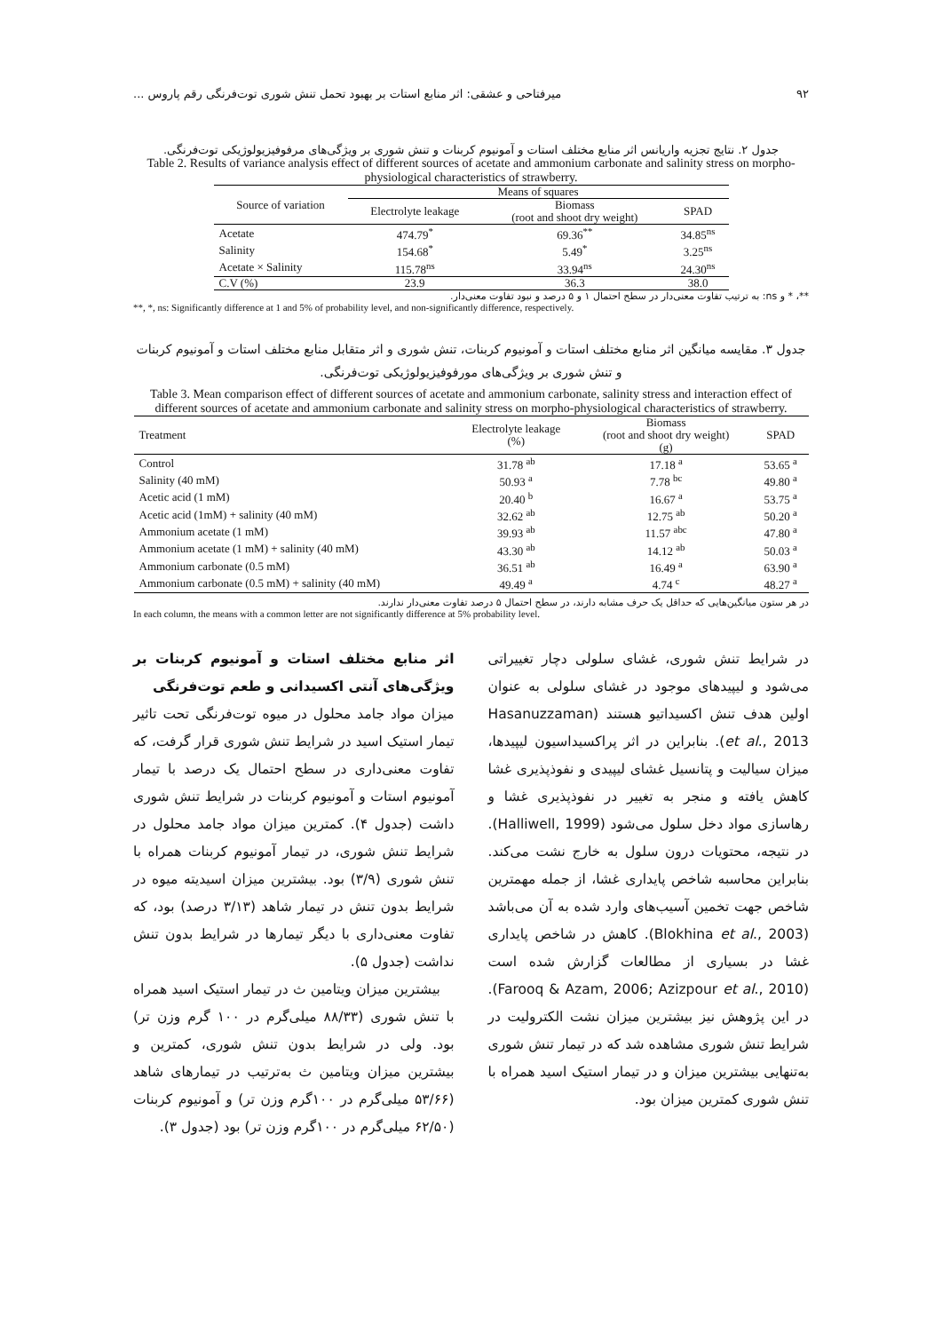۹۲ میرفتاحی و عشقی: اثر منابع استات بر بهبود تحمل تنش شوری توت‌فرنگی رقم پاروس ...
جدول ۲. نتایج تجزیه واریانس اثر منابع مختلف استات و آمونیوم کربنات و تنش شوری بر ویژگی‌های مرفوفیزیولوژیکی توت‌فرنگی.
Table 2. Results of variance analysis effect of different sources of acetate and ammonium carbonate and salinity stress on morpho-physiological characteristics of strawberry.
| Source of variation | Means of squares | | |
| --- | --- | --- | --- |
| | Electrolyte leakage | Biomass (root and shoot dry weight) | SPAD |
| Acetate | 474.79<sup>*</sup> | 69.36<sup>**</sup> | 34.85<sup>ns</sup> |
| Salinity | 154.68<sup>*</sup> | 5.49<sup>*</sup> | 3.25<sup>ns</sup> |
| Acetate × Salinity | 115.78<sup>ns</sup> | 33.94<sup>ns</sup> | 24.30<sup>ns</sup> |
| C.V (%) | 23.9 | 36.3 | 38.0 |
**، * و ns: به ترتیب تفاوت معنی‌دار در سطح احتمال ۱ و ۵ درصد و نبود تفاوت معنی‌دار.
**, *, ns: Significantly difference at 1 and 5% of probability level, and non-significantly difference, respectively.
جدول ۳. مقایسه میانگین اثر منابع مختلف استات و آمونیوم کربنات، تنش شوری و اثر متقابل منابع مختلف استات و آمونیوم کربنات و تنش شوری بر ویژگی‌های مورفوفیزیولوژیکی توت‌فرنگی.
Table 3. Mean comparison effect of different sources of acetate and ammonium carbonate, salinity stress and interaction effect of different sources of acetate and ammonium carbonate and salinity stress on morpho-physiological characteristics of strawberry.
| Treatment | Electrolyte leakage (%) | Biomass (root and shoot dry weight) (g) | SPAD |
| --- | --- | --- | --- |
| Control | 31.78 <sup>ab</sup> | 17.18 <sup>a</sup> | 53.65 <sup>a</sup> |
| Salinity (40 mM) | 50.93 <sup>a</sup> | 7.78 <sup>bc</sup> | 49.80 <sup>a</sup> |
| Acetic acid (1 mM) | 20.40 <sup>b</sup> | 16.67 <sup>a</sup> | 53.75 <sup>a</sup> |
| Acetic acid (1mM) + salinity (40 mM) | 32.62 <sup>ab</sup> | 12.75 <sup>ab</sup> | 50.20 <sup>a</sup> |
| Ammonium acetate (1 mM) | 39.93 <sup>ab</sup> | 11.57 <sup>abc</sup> | 47.80 <sup>a</sup> |
| Ammonium acetate (1 mM) + salinity (40 mM) | 43.30 <sup>ab</sup> | 14.12 <sup>ab</sup> | 50.03 <sup>a</sup> |
| Ammonium carbonate (0.5 mM) | 36.51 <sup>ab</sup> | 16.49 <sup>a</sup> | 63.90 <sup>a</sup> |
| Ammonium carbonate (0.5 mM) + salinity (40 mM) | 49.49 <sup>a</sup> | 4.74 <sup>c</sup> | 48.27 <sup>a</sup> |
در هر ستون میانگین‌هایی که حداقل یک حرف مشابه دارند، در سطح احتمال ۵ درصد تفاوت معنی‌دار ندارند.
In each column, the means with a common letter are not significantly difference at 5% probability level.
در شرایط تنش شوری، غشای سلولی دچار تغییراتی می‌شود و لیپیدهای موجود در غشای سلولی به عنوان اولین هدف تنش اکسیداتیو هستند (Hasanuzzaman et al., 2013). بنابراین در اثر پراکسیداسیون لیپیدها، میزان سیالیت و پتانسیل غشای لیپیدی و نفوذپذیری غشا کاهش یافته و منجر به تغییر در نفوذپذیری غشا و رهاسازی مواد دخل سلول می‌شود (Halliwell, 1999). در نتیجه، محتویات درون سلول به خارج نشت می‌کند. بنابراین محاسبه شاخص پایداری غشا، از جمله مهمترین شاخص جهت تخمین آسیب‌های وارد شده به آن می‌باشد (Blokhina et al., 2003). کاهش در شاخص پایداری غشا در بسیاری از مطالعات گزارش شده است (Farooq & Azam, 2006; Azizpour et al., 2010). در این پژوهش نیز بیشترین میزان نشت الکترولیت در شرایط تنش شوری مشاهده شد که در تیمار تنش شوری به‌تنهایی بیشترین میزان و در تیمار استیک اسید همراه با تنش شوری کمترین میزان بود.
اثر منابع مختلف استات و آمونیوم کربنات بر ویژگی‌های آنتی اکسیدانی و طعم توت‌فرنگی
میزان مواد جامد محلول در میوه توت‌فرنگی تحت تاثیر تیمار استیک اسید در شرایط تنش شوری قرار گرفت، که تفاوت معنی‌داری در سطح احتمال یک درصد با تیمار آمونیوم استات و آمونیوم کربنات در شرایط تنش شوری داشت (جدول ۴). کمترین میزان مواد جامد محلول در شرایط تنش شوری، در تیمار آمونیوم کربنات همراه با تنش شوری (۳/۹) بود. بیشترین میزان اسیدیته میوه در شرایط بدون تنش در تیمار شاهد (۳/۱۳ درصد) بود، که تفاوت معنی‌داری با دیگر تیمارها در شرایط بدون تنش نداشت (جدول ۵).
بیشترین میزان ویتامین ث در تیمار استیک اسید همراه با تنش شوری (۸۸/۳۳ میلی‌گرم در ۱۰۰ گرم وزن تر) بود. ولی در شرایط بدون تنش شوری، کمترین و بیشترین میزان ویتامین ث به‌ترتیب در تیمارهای شاهد (۵۳/۶۶ میلی‌گرم در ۱۰۰گرم وزن تر) و آمونیوم کربنات (۶۲/۵۰ میلی‌گرم در ۱۰۰گرم وزن تر) بود (جدول ۳).